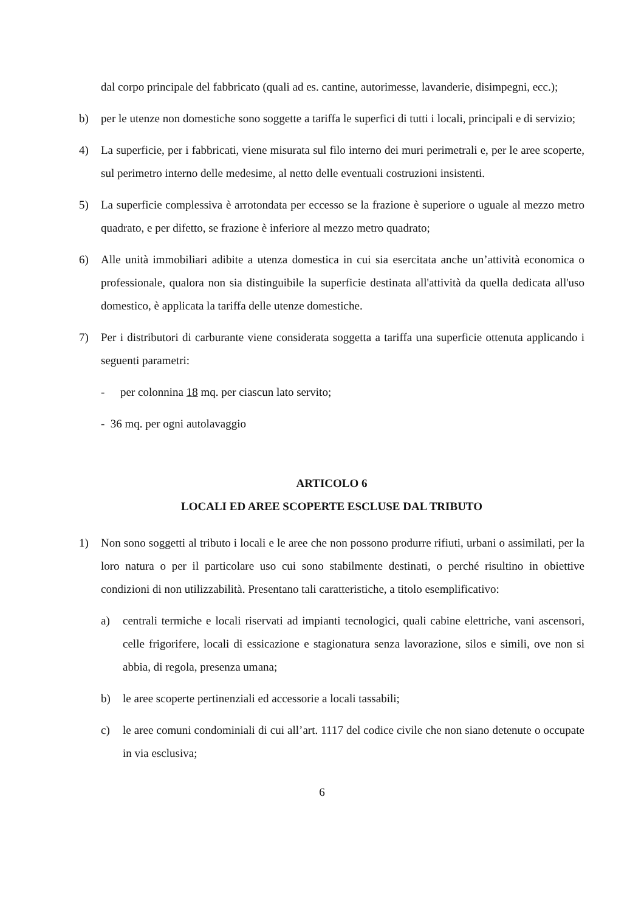dal corpo principale del fabbricato (quali ad es. cantine, autorimesse, lavanderie, disimpegni, ecc.);
b) per le utenze non domestiche sono soggette a tariffa le superfici di tutti i locali, principali e di servizio;
4) La superficie, per i fabbricati, viene misurata sul filo interno dei muri perimetrali e, per le aree scoperte, sul perimetro interno delle medesime, al netto delle eventuali costruzioni insistenti.
5) La superficie complessiva è arrotondata per eccesso se la frazione è superiore o uguale al mezzo metro quadrato, e per difetto, se frazione è inferiore al mezzo metro quadrato;
6) Alle unità immobiliari adibite a utenza domestica in cui sia esercitata anche un’attività economica o professionale, qualora non sia distinguibile la superficie destinata all'attività da quella dedicata all'uso domestico, è applicata la tariffa delle utenze domestiche.
7) Per i distributori di carburante viene considerata soggetta a tariffa una superficie ottenuta applicando i seguenti parametri:
- per colonnina 18 mq. per ciascun lato servito;
- 36 mq. per ogni autolavaggio
ARTICOLO 6
LOCALI ED AREE SCOPERTE ESCLUSE DAL TRIBUTO
1) Non sono soggetti al tributo i locali e le aree che non possono produrre rifiuti, urbani o assimilati, per la loro natura o per il particolare uso cui sono stabilmente destinati, o perché risultino in obiettive condizioni di non utilizzabilità. Presentano tali caratteristiche, a titolo esemplificativo:
a) centrali termiche e locali riservati ad impianti tecnologici, quali cabine elettriche, vani ascensori, celle frigorifere, locali di essicazione e stagionatura senza lavorazione, silos e simili, ove non si abbia, di regola, presenza umana;
b) le aree scoperte pertinenziali ed accessorie a locali tassabili;
c) le aree comuni condominiali di cui all’art. 1117 del codice civile che non siano detenute o occupate in via esclusiva;
6